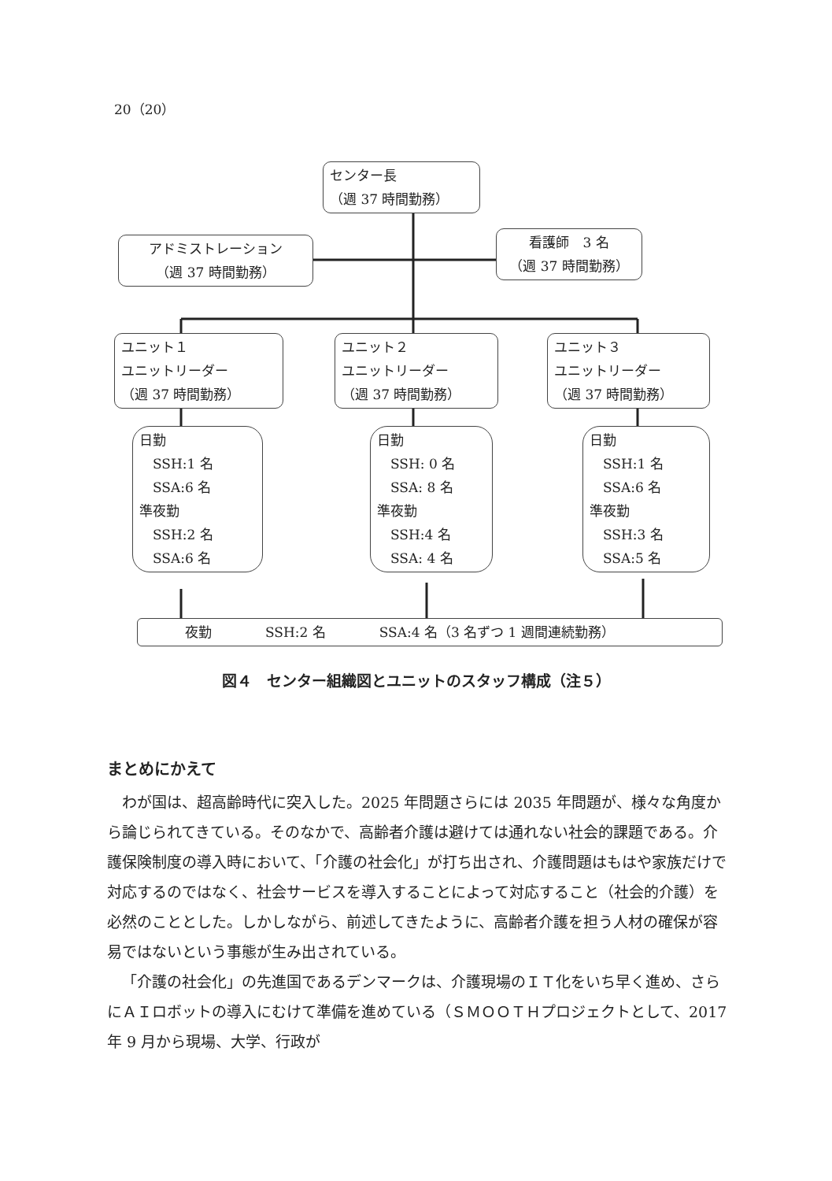20（20）
センター長
（週 37 時間勤務）
アドミストレーション
（週 37 時間勤務）
看護師　3 名
（週 37 時間勤務）
ユニット１
ユニットリーダー
（週 37 時間勤務）
ユニット２
ユニットリーダー
（週 37 時間勤務）
ユニット３
ユニットリーダー
（週 37 時間勤務）
日勤
　SSH:1 名
　SSA:6 名
準夜勤
　SSH:2 名
　SSA:6 名
日勤
　SSH: 0 名
　SSA: 8 名
準夜勤
　SSH:4 名
　SSA: 4 名
日勤
　SSH:1 名
　SSA:6 名
準夜勤
　SSH:3 名
　SSA:5 名
夜勤　　　　SSH:2 名　　　　SSA:4 名（3 名ずつ 1 週間連続勤務）
図４　センター組織図とユニットのスタッフ構成（注５）
まとめにかえて
わが国は、超高齢時代に突入した。2025 年問題さらには 2035 年問題が、様々な角度から論じられてきている。そのなかで、高齢者介護は避けては通れない社会的課題である。介護保険制度の導入時において、「介護の社会化」が打ち出され、介護問題はもはや家族だけで対応するのではなく、社会サービスを導入することによって対応すること（社会的介護）を必然のこととした。しかしながら、前述してきたように、高齢者介護を担う人材の確保が容易ではないという事態が生み出されている。
「介護の社会化」の先進国であるデンマークは、介護現場のＩＴ化をいち早く進め、さらにＡＩロボットの導入にむけて準備を進めている（ＳＭＯＯＴＨプロジェクトとして、2017 年 9 月から現場、大学、行政が